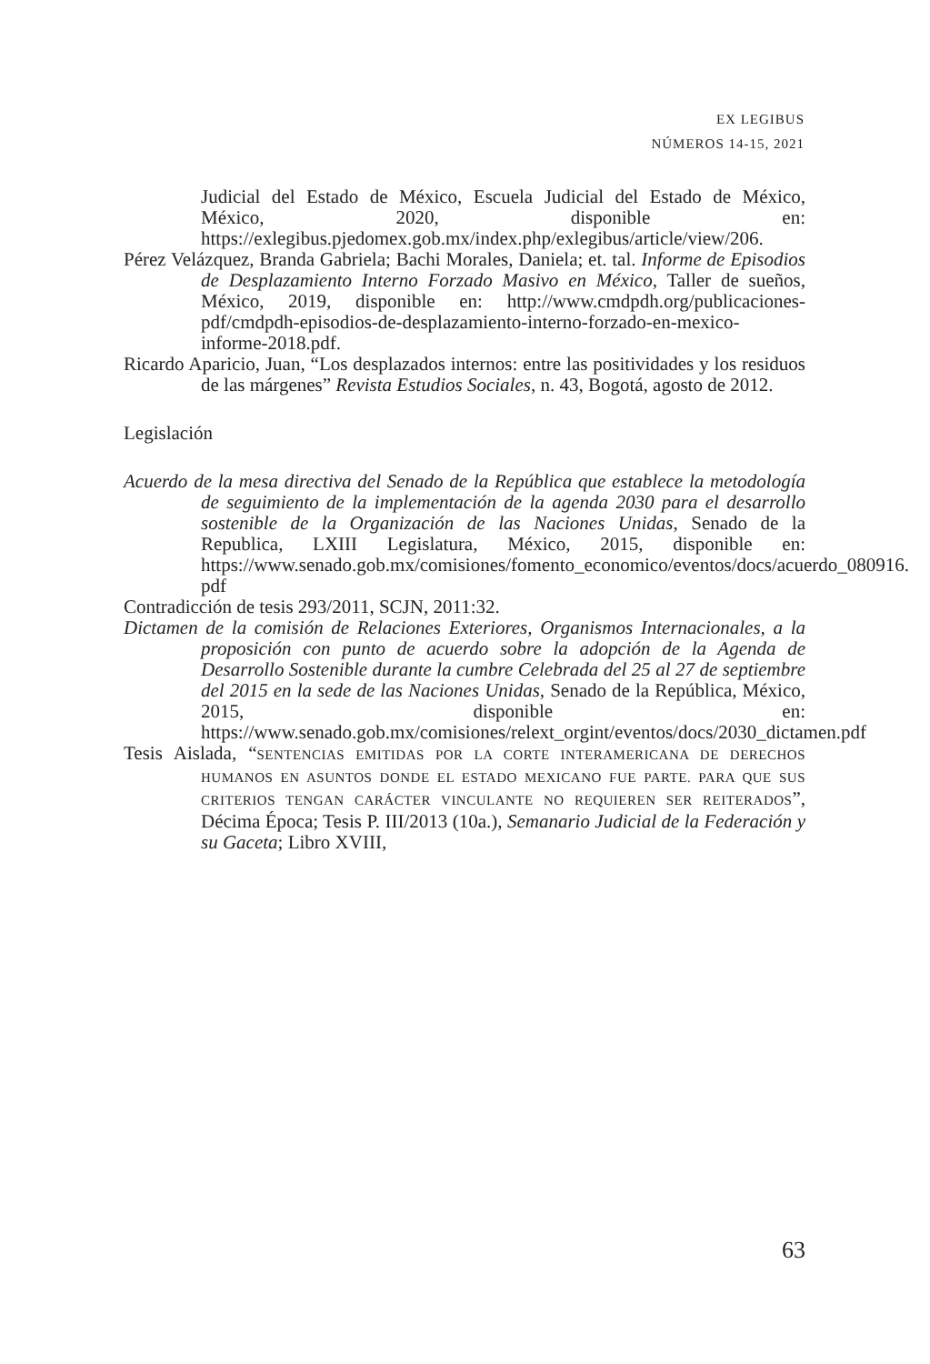EX LEGIBUS
NÚMEROS 14-15, 2021
Judicial del Estado de México, Escuela Judicial del Estado de México, México, 2020, disponible en: https://exlegibus.pjedomex.gob.mx/index.php/exlegibus/article/view/206.
Pérez Velázquez, Branda Gabriela; Bachi Morales, Daniela; et. tal. Informe de Episodios de Desplazamiento Interno Forzado Masivo en México, Taller de sueños, México, 2019, disponible en: http://www.cmdpdh.org/publicaciones-pdf/cmdpdh-episodios-de-desplazamiento-interno-forzado-en-mexico-informe-2018.pdf.
Ricardo Aparicio, Juan, “Los desplazados internos: entre las positividades y los residuos de las márgenes” Revista Estudios Sociales, n. 43, Bogotá, agosto de 2012.
Legislación
Acuerdo de la mesa directiva del Senado de la República que establece la metodología de seguimiento de la implementación de la agenda 2030 para el desarrollo sostenible de la Organización de las Naciones Unidas, Senado de la Republica, LXIII Legislatura, México, 2015, disponible en: https://www.senado.gob.mx/comisiones/fomento_economico/eventos/docs/acuerdo_080916. pdf
Contradicción de tesis 293/2011, SCJN, 2011:32.
Dictamen de la comisión de Relaciones Exteriores, Organismos Internacionales, a la proposición con punto de acuerdo sobre la adopción de la Agenda de Desarrollo Sostenible durante la cumbre Celebrada del 25 al 27 de septiembre del 2015 en la sede de las Naciones Unidas, Senado de la República, México, 2015, disponible en: https://www.senado.gob.mx/comisiones/relext_orgint/eventos/docs/2030_dictamen.pdf
Tesis Aislada, “SENTENCIAS EMITIDAS POR LA CORTE INTERAMERICANA DE DERECHOS HUMANOS EN ASUNTOS DONDE EL ESTADO MEXICANO FUE PARTE. PARA QUE SUS CRITERIOS TENGAN CARÁCTER VINCULANTE NO REQUIEREN SER REITERADOS”, Décima Época; Tesis P. III/2013 (10a.), Semanario Judicial de la Federación y su Gaceta; Libro XVIII,
63